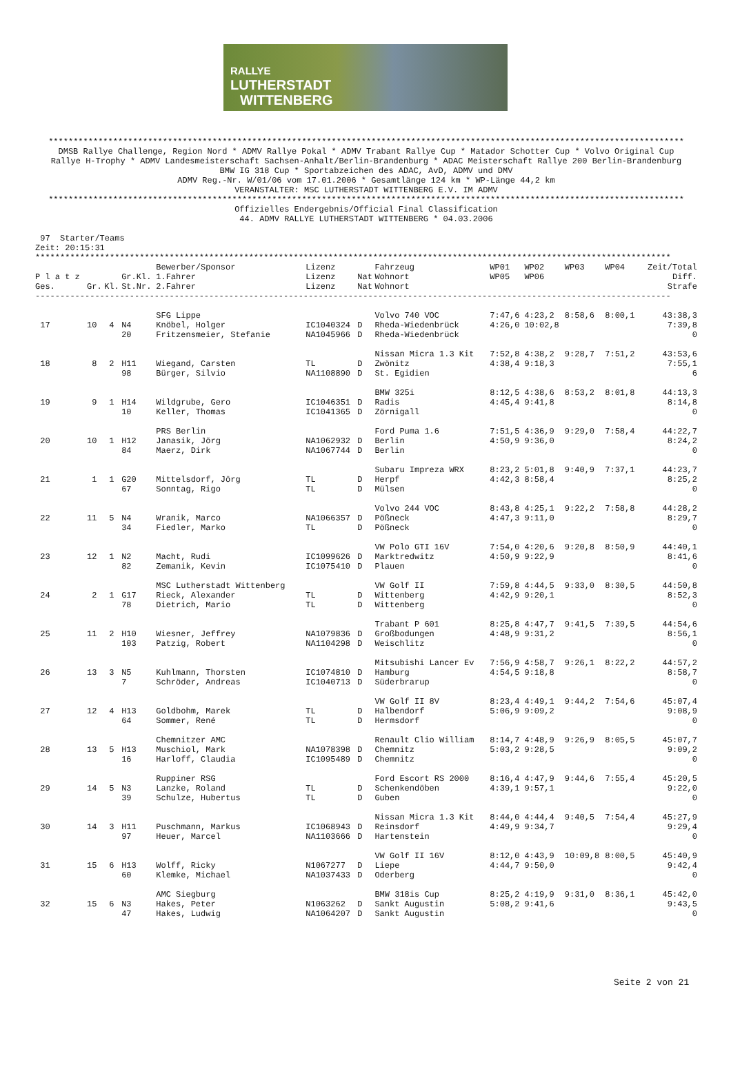RALLYE
LUTHERSTADT
WITTENBERG
********************************************************************************************************************************
DMSB Rallye Challenge, Region Nord * ADMV Rallye Pokal * ADMV Trabant Rallye Cup * Matador Schotter Cup * Volvo Original Cup
Rallye H-Trophy * ADMV Landesmeisterschaft Sachsen-Anhalt/Berlin-Brandenburg * ADAC Meisterschaft Rallye 200 Berlin-Brandenburg
BMW IG 318 Cup * Sportabzeichen des ADAC, AvD, ADMV und DMV
ADMV Reg.-Nr. W/01/06 vom 17.01.2006 * Gesamtlänge 124 km * WP-Länge 44,2 km
VERANSTALTER: MSC LUTHERSTADT WITTENBERG E.V. IM ADMV
********************************************************************************************************************************
Offizielles Endergebnis/Official Final Classification
44. ADMV RALLYE LUTHERSTADT WITTENBERG * 04.03.2006
 97  Starter/Teams
Zeit: 20:15:31
********************************************************************************************************************************
| | | | | Bewerber/Sponsor | Lizenz | | Fahrzeug | WP01 | WP02 | WP03 | WP04 | Zeit/Total |
| --- | --- | --- | --- | --- | --- | --- | --- | --- | --- | --- | --- | --- |
| P l a t z | | | Gr.Kl. | 1.Fahrer | Lizenz | Nat | Wohnort | WP05 | WP06 | | | Diff. |
| Ges. | Gr. | Kl. | St.Nr. | 2.Fahrer | Lizenz | Nat | Wohnort | | | | | Strafe |
| -------------------------------------------------------------------------------------------------------------------------------- | | | | | | | | | | | | |
| | | | | SFG Lippe | | | Volvo 740 VOC | 7:47,6 | 4:23,2 | 8:58,6 | 8:00,1 | 43:38,3 |
| 17 | 10 | 4 | N4 | Knöbel, Holger | IC1040324 | D | Rheda-Wiedenbrück | 4:26,0 | 10:02,8 | | | 7:39,8 |
| | | | 20 | Fritzensmeier, Stefanie | NA1045966 | D | Rheda-Wiedenbrück | | | | | 0 |
| | | | | | | | Nissan Micra 1.3 Kit | 7:52,8 | 4:38,2 | 9:28,7 | 7:51,2 | 43:53,6 |
| 18 | 8 | 2 | H11 | Wiegand, Carsten | TL | D | Zwönitz | 4:38,4 | 9:18,3 | | | 7:55,1 |
| | | | 98 | Bürger, Silvio | NA1108890 | D | St. Egidien | | | | | 6 |
| | | | | | | | BMW 325i | 8:12,5 | 4:38,6 | 8:53,2 | 8:01,8 | 44:13,3 |
| 19 | 9 | 1 | H14 | Wildgrube, Gero | IC1046351 | D | Radis | 4:45,4 | 9:41,8 | | | 8:14,8 |
| | | | 10 | Keller, Thomas | IC1041365 | D | Zörnigall | | | | | 0 |
| | | | | PRS Berlin | | | Ford Puma 1.6 | 7:51,5 | 4:36,9 | 9:29,0 | 7:58,4 | 44:22,7 |
| 20 | 10 | 1 | H12 | Janasik, Jörg | NA1062932 | D | Berlin | 4:50,9 | 9:36,0 | | | 8:24,2 |
| | | | 84 | Maerz, Dirk | NA1067744 | D | Berlin | | | | | 0 |
| | | | | | | | Subaru Impreza WRX | 8:23,2 | 5:01,8 | 9:40,9 | 7:37,1 | 44:23,7 |
| 21 | 1 | 1 | G20 | Mittelsdorf, Jörg | TL | D | Herpf | 4:42,3 | 8:58,4 | | | 8:25,2 |
| | | | 67 | Sonntag, Rigo | TL | D | Mülsen | | | | | 0 |
| | | | | | | | Volvo 244 VOC | 8:43,8 | 4:25,1 | 9:22,2 | 7:58,8 | 44:28,2 |
| 22 | 11 | 5 | N4 | Wranik, Marco | NA1066357 | D | Pößneck | 4:47,3 | 9:11,0 | | | 8:29,7 |
| | | | 34 | Fiedler, Marko | TL | D | Pößneck | | | | | 0 |
| | | | | | | | VW Polo GTI 16V | 7:54,0 | 4:20,6 | 9:20,8 | 8:50,9 | 44:40,1 |
| 23 | 12 | 1 | N2 | Macht, Rudi | IC1099626 | D | Marktredwitz | 4:50,9 | 9:22,9 | | | 8:41,6 |
| | | | 82 | Zemanik, Kevin | IC1075410 | D | Plauen | | | | | 0 |
| | | | | MSC Lutherstadt Wittenberg | | | VW Golf II | 7:59,8 | 4:44,5 | 9:33,0 | 8:30,5 | 44:50,8 |
| 24 | 2 | 1 | G17 | Rieck, Alexander | TL | D | Wittenberg | 4:42,9 | 9:20,1 | | | 8:52,3 |
| | | | 78 | Dietrich, Mario | TL | D | Wittenberg | | | | | 0 |
| | | | | | | | Trabant P 601 | 8:25,8 | 4:47,7 | 9:41,5 | 7:39,5 | 44:54,6 |
| 25 | 11 | 2 | H10 | Wiesner, Jeffrey | NA1079836 | D | Großbodungen | 4:48,9 | 9:31,2 | | | 8:56,1 |
| | | | 103 | Patzig, Robert | NA1104298 | D | Weischlitz | | | | | 0 |
| | | | | | | | Mitsubishi Lancer Ev | 7:56,9 | 4:58,7 | 9:26,1 | 8:22,2 | 44:57,2 |
| 26 | 13 | 3 | N5 | Kuhlmann, Thorsten | IC1074810 | D | Hamburg | 4:54,5 | 9:18,8 | | | 8:58,7 |
| | | | 7 | Schröder, Andreas | IC1040713 | D | Süderbrarup | | | | | 0 |
| | | | | | | | VW Golf II 8V | 8:23,4 | 4:49,1 | 9:44,2 | 7:54,6 | 45:07,4 |
| 27 | 12 | 4 | H13 | Goldbohm, Marek | TL | D | Halbendorf | 5:06,9 | 9:09,2 | | | 9:08,9 |
| | | | 64 | Sommer, René | TL | D | Hermsdorf | | | | | 0 |
| | | | | Chemnitzer AMC | | | Renault Clio William | 8:14,7 | 4:48,9 | 9:26,9 | 8:05,5 | 45:07,7 |
| 28 | 13 | 5 | H13 | Muschiol, Mark | NA1078398 | D | Chemnitz | 5:03,2 | 9:28,5 | | | 9:09,2 |
| | | | 16 | Harloff, Claudia | IC1095489 | D | Chemnitz | | | | | 0 |
| | | | | Ruppiner RSG | | | Ford Escort RS 2000 | 8:16,4 | 4:47,9 | 9:44,6 | 7:55,4 | 45:20,5 |
| 29 | 14 | 5 | N3 | Lanzke, Roland | TL | D | Schenkendöben | 4:39,1 | 9:57,1 | | | 9:22,0 |
| | | | 39 | Schulze, Hubertus | TL | D | Guben | | | | | 0 |
| | | | | | | | Nissan Micra 1.3 Kit | 8:44,0 | 4:44,4 | 9:40,5 | 7:54,4 | 45:27,9 |
| 30 | 14 | 3 | H11 | Puschmann, Markus | IC1068943 | D | Reinsdorf | 4:49,9 | 9:34,7 | | | 9:29,4 |
| | | | 97 | Heuer, Marcel | NA1103666 | D | Hartenstein | | | | | 0 |
| | | | | | | | VW Golf II 16V | 8:12,0 | 4:43,9 | 10:09,8 | 8:00,5 | 45:40,9 |
| 31 | 15 | 6 | H13 | Wolff, Ricky | N1067277 | D | Liepe | 4:44,7 | 9:50,0 | | | 9:42,4 |
| | | | 60 | Klemke, Michael | NA1037433 | D | Oderberg | | | | | 0 |
| | | | | AMC Siegburg | | | BMW 318is Cup | 8:25,2 | 4:19,9 | 9:31,0 | 8:36,1 | 45:42,0 |
| 32 | 15 | 6 | N3 | Hakes, Peter | N1063262 | D | Sankt Augustin | 5:08,2 | 9:41,6 | | | 9:43,5 |
| | | | 47 | Hakes, Ludwig | NA1064207 | D | Sankt Augustin | | | | | 0 |
Seite 2 von 21